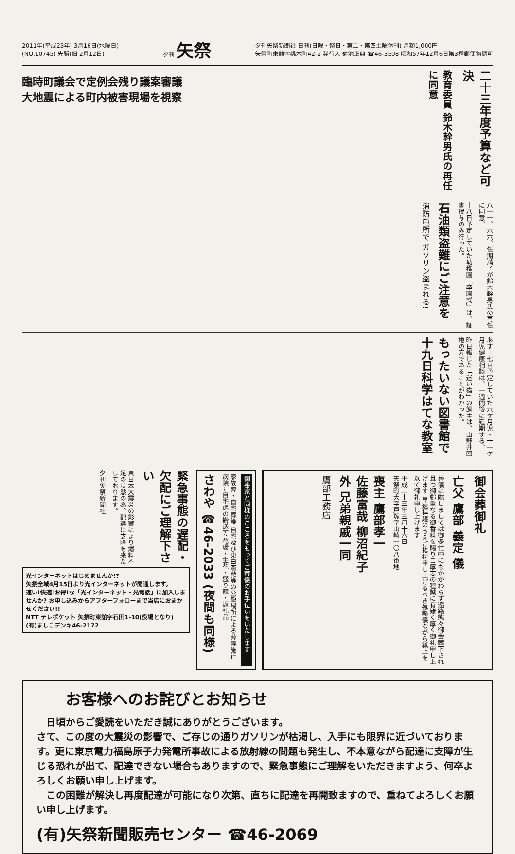2011年(平成23年) 3月16日(水曜日)
(NO,10745) 先勝(旧 2月12日)
夕刊 矢祭
夕刊矢祭新聞社 日刊(日曜・祭日・第二・第四土曜休刊) 月額1,000円
矢祭町東舘字桃木町42-2 発行人 菊池正典 ☎46-3508 昭和57年12月6日第3種郵便物認可
二十三年度予算など可決
教育委員 鈴木幹男氏の再任に同意
臨時町議会で定例会残り議案審議
大地震による町内被害現場を視察
八一一、六六、任期満了が鈴木幹男氏の再任に同意。
十八日予定していた幼稚園「卒園式」は、証書授与のみ行った。
石油類盗難にご注意を
消防屯所で ガソリン盗まれる!
あす十七日予定していた六ケ月児・十一ケ月児健康相談は、一週間後に延期する。
昨日報じた「迷い猫」の飼主は、山野井団地の方であることがわかった。
もったいない図書館で 十九日科学はてな教室
御会葬御礼
亡父 鷹部 義定 儀
葬儀に際しましては御多忙中にもかかわらず遠路態々御会葬下され且つ御鄭重なる御香料を賜りご厚志の程誠に有難く厚く御礼申し上げます 早速拝趨のうえご挨拶申し上げるべき処略儀ながら紙上を以て御礼申し上げます
平成二十三年三月十六日
矢祭町大字戸塚字山崎一〇八番地
喪主 鷹部孝一
佐藤富哉 柳沼紀子
外 兄弟親戚一同
鷹部工務店
御喪家と同様のこころをもってご葬儀のお手伝いをいたします
家族葬・自宅葬等 自宅及び東白斎苑等の公設場所による葬儀施行
病院~自宅迄の搬送等 花環・生花・盛り籠・返礼品
さわや ☎46-2033 (夜間も同様)
緊急事態の遅配・欠配にご理解下さい
東日本大震災の影響により燃料不足の状態の為、配達に支障を来たしております。
夕刊矢祭新聞社
光インターネットはじめませんか!?
矢祭全域4月15日より光インターネットが開通します。
速い!快適!お得!な「光インターネット・光電話」に加入しませんか? お申し込みからアフターフォローまで当店におまかせください!!
NTT テレポケット 矢祭町東舘字石田1-10(役場となり)
(有)ましこデンキ46-2172
お客様へのお詫びとお知らせ
　日頃からご愛読をいただき誠にありがとうございます。
さて、この度の大震災の影響で、ご存じの通りガソリンが枯渇し、入手にも限界に近づいております。更に東京電力福島原子力発電所事故による放射線の問題も発生し、不本意ながら配達に支障が生じる恐れが出て、配達できない場合もありますので、緊急事態にご理解をいただきますよう、何卒よろしくお願い申し上げます。
　この困難が解決し再度配達が可能になり次第、直ちに配達を再開致ますので、重ねてよろしくお願い申し上げます。
(有)矢祭新聞販売センター ☎46-2069